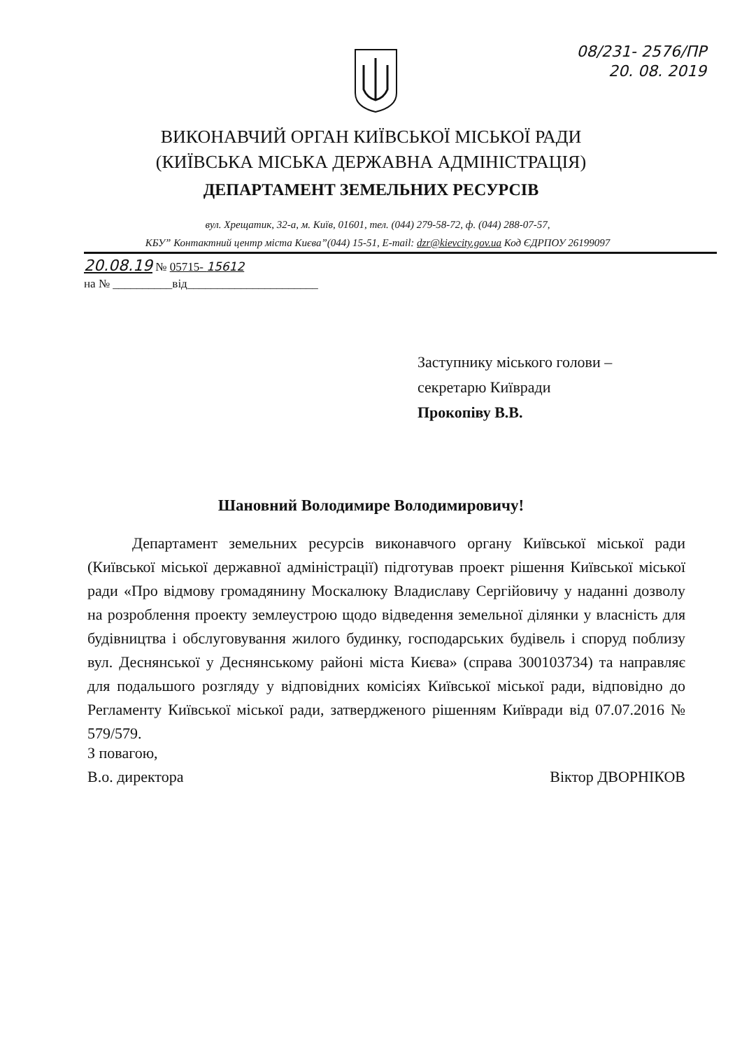08/231- 2576/ПР
20. 08. 2019
ВИКОНАВЧИЙ ОРГАН КИЇВСЬКОЇ МІСЬКОЇ РАДИ
(КИЇВСЬКА МІСЬКА ДЕРЖАВНА АДМІНІСТРАЦІЯ)
ДЕПАРТАМЕНТ ЗЕМЕЛЬНИХ РЕСУРСІВ
вул. Хрещатик, 32-а, м. Київ, 01601, тел. (044) 279-58-72, ф. (044) 288-07-57,
КБУ” Контактний центр міста Києва”(044) 15-51, E-mail: dzr@kievcity.gov.ua Код ЄДРПОУ 26199097
20.08.19 № 05715- 15612
на № __________від______________________
Заступнику міського голови –
секретарю Київради
Прокопіву В.В.
Шановний Володимире Володимировичу!
Департамент земельних ресурсів виконавчого органу Київської міської ради (Київської міської державної адміністрації) підготував проект рішення Київської міської ради «Про відмову громадянину Москалюку Владиславу Сергійовичу у наданні дозволу на розроблення проекту землеустрою щодо відведення земельної ділянки у власність для будівництва і обслуговування жилого будинку, господарських будівель і споруд поблизу вул. Деснянської у Деснянському районі міста Києва» (справа 300103734) та направляє для подальшого розгляду у відповідних комісіях Київської міської ради, відповідно до Регламенту Київської міської ради, затвердженого рішенням Київради від 07.07.2016 № 579/579.
З повагою,
В.о. директора
Віктор ДВОРНІКОВ